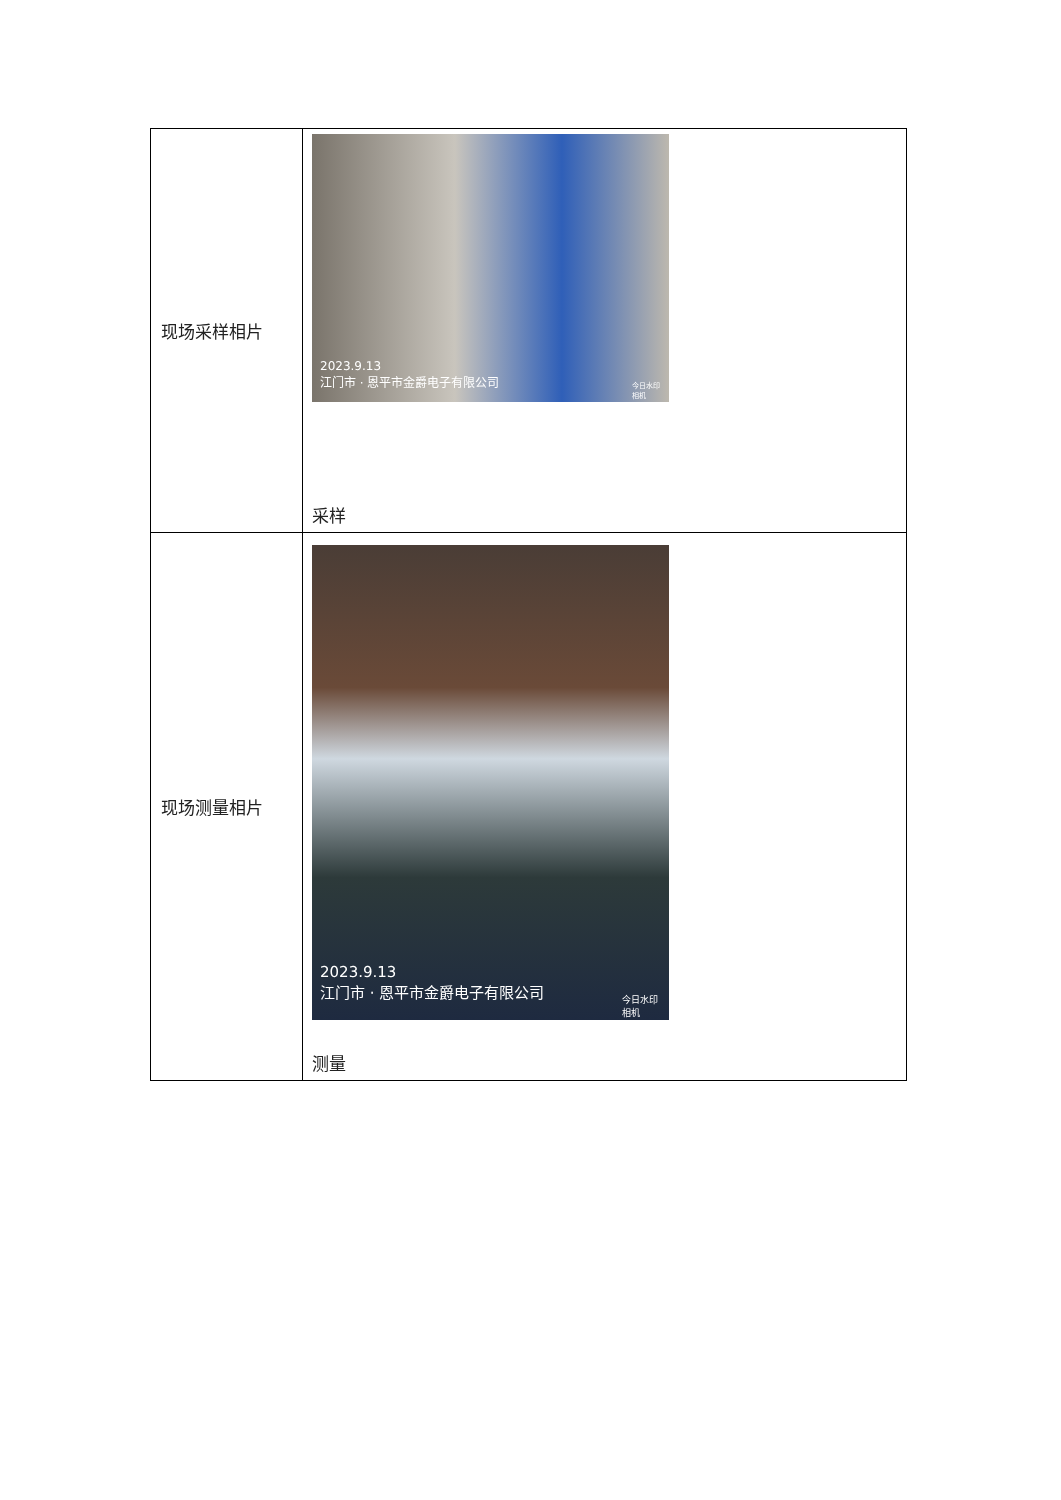| 现场采样相片 | 2023.9.13 江门市 · 恩平市金爵电子有限公司 今日水印 相机 采样 |
| 现场测量相片 | 2023.9.13 江门市 · 恩平市金爵电子有限公司 今日水印 相机 测量 |